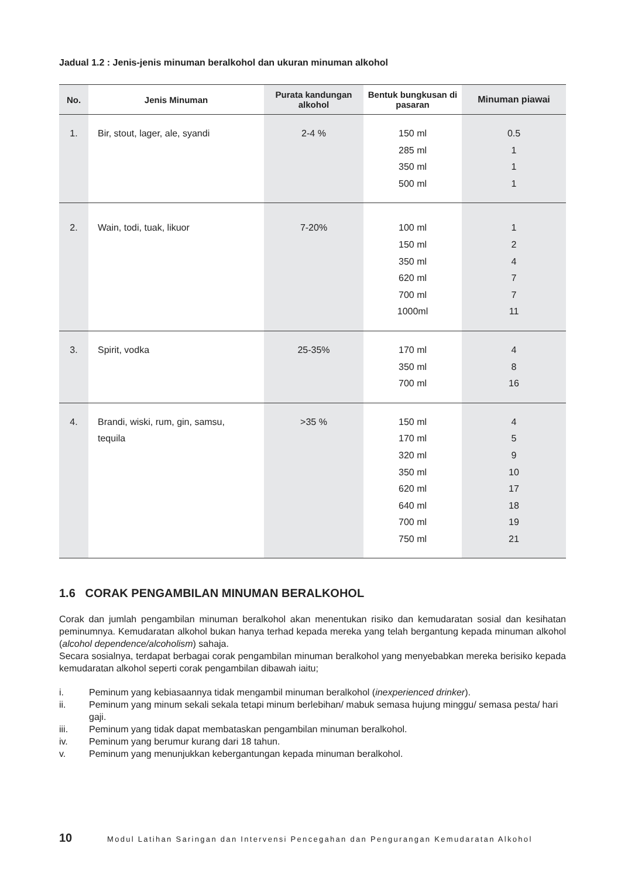Jadual 1.2 : Jenis-jenis minuman beralkohol dan ukuran minuman alkohol
| No. | Jenis Minuman | Purata kandungan alkohol | Bentuk bungkusan di pasaran | Minuman piawai |
| --- | --- | --- | --- | --- |
| 1. | Bir, stout, lager, ale, syandi | 2-4 % | 150 ml 285 ml 350 ml 500 ml | 0.5 1 1 1 |
| 2. | Wain, todi, tuak, likuor | 7-20% | 100 ml 150 ml 350 ml 620 ml 700 ml 1000ml | 1 2 4 7 7 11 |
| 3. | Spirit, vodka | 25-35% | 170 ml 350 ml 700 ml | 4 8 16 |
| 4. | Brandi, wiski, rum, gin, samsu, tequila | >35 % | 150 ml 170 ml 320 ml 350 ml 620 ml 640 ml 700 ml 750 ml | 4 5 9 10 17 18 19 21 |
1.6 CORAK PENGAMBILAN MINUMAN BERALKOHOL
Corak dan jumlah pengambilan minuman beralkohol akan menentukan risiko dan kemudaratan sosial dan kesihatan peminumnya. Kemudaratan alkohol bukan hanya terhad kepada mereka yang telah bergantung kepada minuman alkohol (alcohol dependence/alcoholism) sahaja.
Secara sosialnya, terdapat berbagai corak pengambilan minuman beralkohol yang menyebabkan mereka berisiko kepada kemudaratan alkohol seperti corak pengambilan dibawah iaitu;
i. Peminum yang kebiasaannya tidak mengambil minuman beralkohol (inexperienced drinker).
ii. Peminum yang minum sekali sekala tetapi minum berlebihan/ mabuk semasa hujung minggu/ semasa pesta/ hari gaji.
iii. Peminum yang tidak dapat membataskan pengambilan minuman beralkohol.
iv. Peminum yang berumur kurang dari 18 tahun.
v. Peminum yang menunjukkan kebergantungan kepada minuman beralkohol.
10 Modul Latihan Saringan dan Intervensi Pencegahan dan Pengurangan Kemudaratan Alkohol